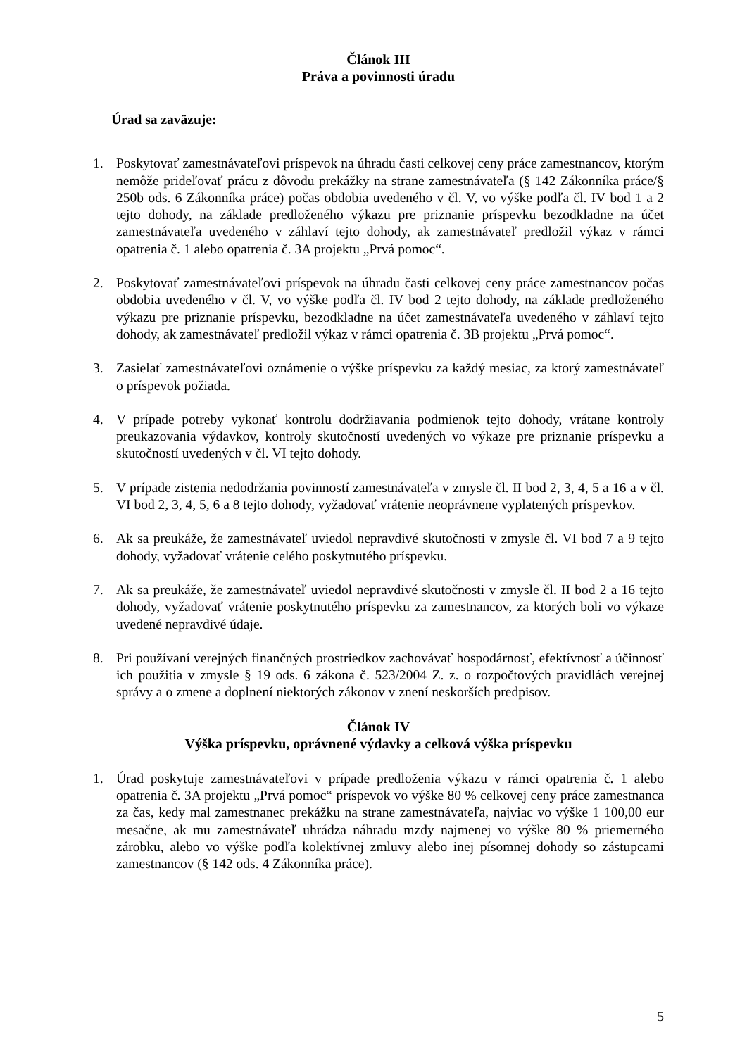Článok III
Práva a povinnosti úradu
Úrad sa zaväzuje:
1. Poskytovať zamestnávateľovi príspevok na úhradu časti celkovej ceny práce zamestnancov, ktorým nemôže prideľovať prácu z dôvodu prekážky na strane zamestnávateľa (§ 142 Zákonníka práce/§ 250b ods. 6 Zákonníka práce) počas obdobia uvedeného v čl. V, vo výške podľa čl. IV bod 1 a 2 tejto dohody, na základe predloženého výkazu pre priznanie príspevku bezodkladne na účet zamestnávateľa uvedeného v záhlaví tejto dohody, ak zamestnávateľ predložil výkaz v rámci opatrenia č. 1 alebo opatrenia č. 3A projektu „Prvá pomoc“.
2. Poskytovať zamestnávateľovi príspevok na úhradu časti celkovej ceny práce zamestnancov počas obdobia uvedeného v čl. V, vo výške podľa čl. IV bod 2 tejto dohody, na základe predloženého výkazu pre priznanie príspevku, bezodkladne na účet zamestnávateľa uvedeného v záhlaví tejto dohody, ak zamestnávateľ predložil výkaz v rámci opatrenia č. 3B projektu „Prvá pomoc“.
3. Zasielať zamestnávateľovi oznámenie o výške príspevku za každý mesiac, za ktorý zamestnávateľ o príspevok požiada.
4. V prípade potreby vykonať kontrolu dodržiavania podmienok tejto dohody, vrátane kontroly preukazovania výdavkov, kontroly skutočností uvedených vo výkaze pre priznanie príspevku a skutočností uvedených v čl. VI tejto dohody.
5. V prípade zistenia nedodržania povinností zamestnávateľa v zmysle čl. II bod 2, 3, 4, 5 a 16 a v čl. VI bod 2, 3, 4, 5, 6 a 8 tejto dohody, vyžadovať vrátenie neoprávnene vyplatených príspevkov.
6. Ak sa preukáže, že zamestnávateľ uviedol nepravdivé skutočnosti v zmysle čl. VI bod 7 a 9 tejto dohody, vyžadovať vrátenie celého poskytnutého príspevku.
7. Ak sa preukáže, že zamestnávateľ uviedol nepravdivé skutočnosti v zmysle čl. II bod 2 a 16 tejto dohody, vyžadovať vrátenie poskytnutého príspevku za zamestnancov, za ktorých boli vo výkaze uvedené nepravdivé údaje.
8. Pri používaní verejných finančných prostriedkov zachovávať hospodárnosť, efektívnosť a účinnosť ich použitia v zmysle § 19 ods. 6 zákona č. 523/2004 Z. z. o rozpočtových pravidlách verejnej správy a o zmene a doplnení niektorých zákonov v znení neskorších predpisov.
Článok IV
Výška príspevku, oprávnené výdavky a celková výška príspevku
1. Úrad poskytuje zamestnávateľovi v prípade predloženia výkazu v rámci opatrenia č. 1 alebo opatrenia č. 3A projektu „Prvá pomoc“ príspevok vo výške 80 % celkovej ceny práce zamestnanca za čas, kedy mal zamestnanec prekážku na strane zamestnávateľa, najviac vo výške 1 100,00 eur mesačne, ak mu zamestnávateľ uhrádza náhradu mzdy najmenej vo výške 80 % priemerného zárobku, alebo vo výške podľa kolektívnej zmluvy alebo inej písomnej dohody so zástupcami zamestnancov (§ 142 ods. 4 Zákonníka práce).
5